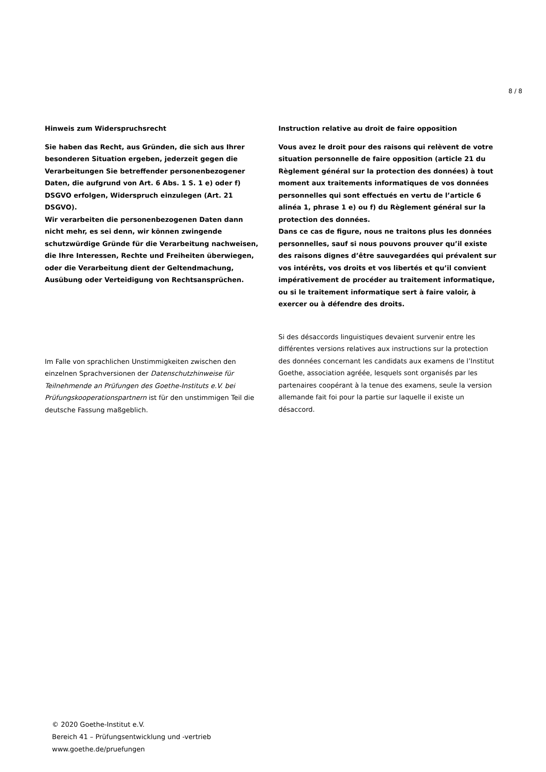8 / 8
Hinweis zum Widerspruchsrecht
Sie haben das Recht, aus Gründen, die sich aus Ihrer besonderen Situation ergeben, jederzeit gegen die Verarbeitungen Sie betreffender personenbezogener Daten, die aufgrund von Art. 6 Abs. 1 S. 1 e) oder f) DSGVO erfolgen, Widerspruch einzulegen (Art. 21 DSGVO).
Wir verarbeiten die personenbezogenen Daten dann nicht mehr, es sei denn, wir können zwingende schutzwürdige Gründe für die Verarbeitung nachweisen, die Ihre Interessen, Rechte und Freiheiten überwiegen, oder die Verarbeitung dient der Geltendmachung, Ausübung oder Verteidigung von Rechtsansprüchen.
Im Falle von sprachlichen Unstimmigkeiten zwischen den einzelnen Sprachversionen der Datenschutzhinweise für Teilnehmende an Prüfungen des Goethe-Instituts e.V. bei Prüfungskooperationspartnern ist für den unstimmigen Teil die deutsche Fassung maßgeblich.
Instruction relative au droit de faire opposition
Vous avez le droit pour des raisons qui relèvent de votre situation personnelle de faire opposition (article 21 du Règlement général sur la protection des données) à tout moment aux traitements informatiques de vos données personnelles qui sont effectués en vertu de l’article 6 alinéa 1, phrase 1 e) ou f) du Règlement général sur la protection des données.
Dans ce cas de figure, nous ne traitons plus les données personnelles, sauf si nous pouvons prouver qu’il existe des raisons dignes d’être sauvegardées qui prévalent sur vos intérêts, vos droits et vos libertés et qu’il convient impérativement de procéder au traitement informatique, ou si le traitement informatique sert à faire valoir, à exercer ou à défendre des droits.
Si des désaccords linguistiques devaient survenir entre les différentes versions relatives aux instructions sur la protection des données concernant les candidats aux examens de l’Institut Goethe, association agréée, lesquels sont organisés par les partenaires coopérant à la tenue des examens, seule la version allemande fait foi pour la partie sur laquelle il existe un désaccord.
© 2020 Goethe-Institut e.V.
Bereich 41 – Prüfungsentwicklung und -vertrieb
www.goethe.de/pruefungen